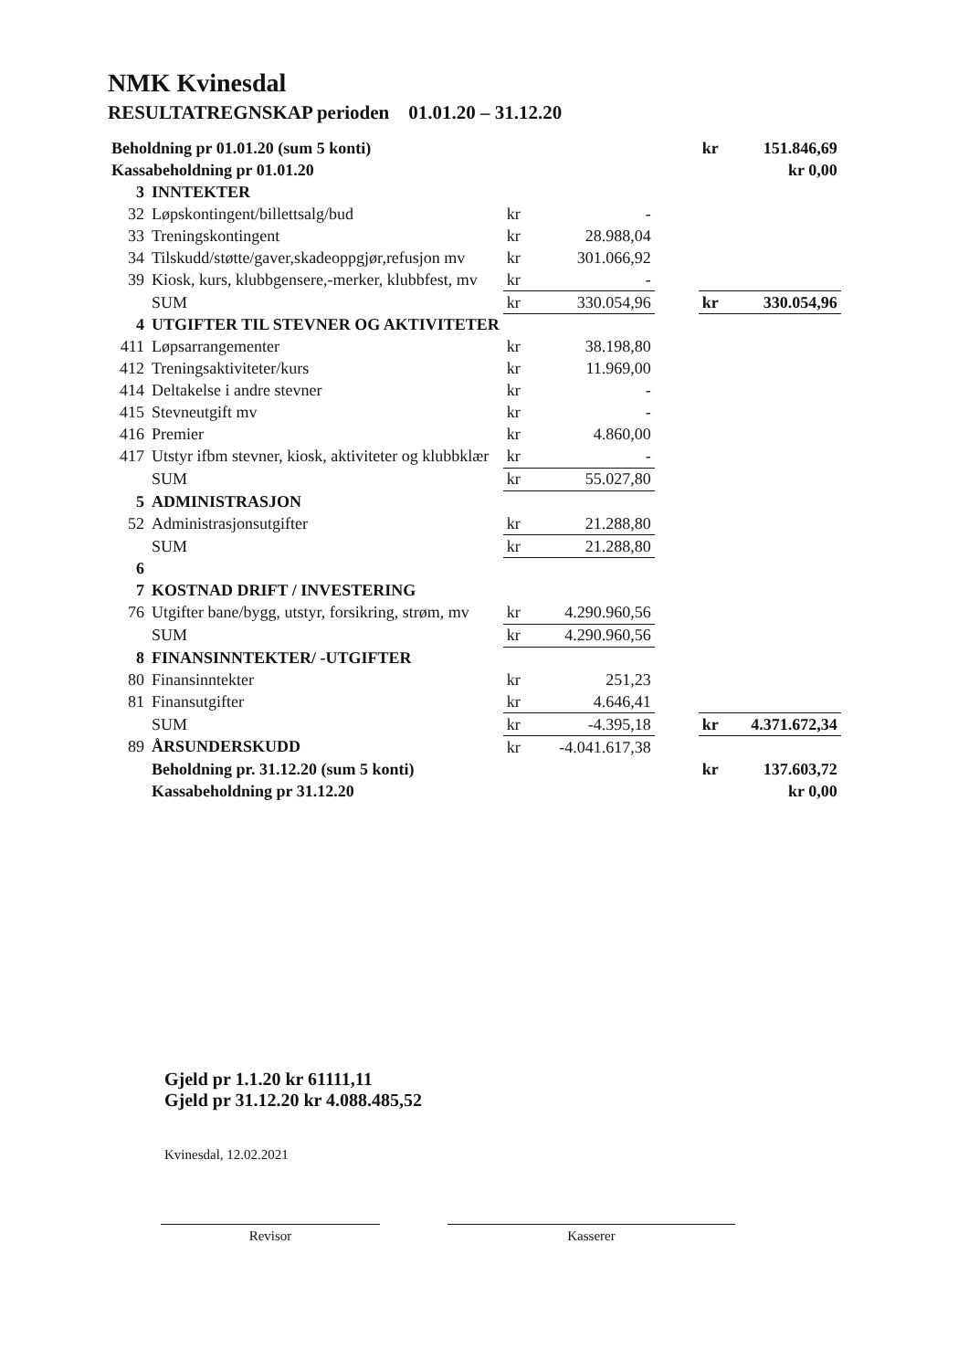NMK Kvinesdal
RESULTATREGNSKAP perioden 01.01.20 – 31.12.20
| Beholdning pr 01.01.20 (sum 5 konti) | | | | | kr | 151.846,69 |
| Kassabeholdning pr 01.01.20 | | | | | | kr 0,00 |
| 3 | INNTEKTER | | | | | |
| 32 | Løpskontingent/billettsalg/bud | kr | - | | | |
| 33 | Treningskontingent | kr | 28.988,04 | | | |
| 34 | Tilskudd/støtte/gaver,skadeoppgjør,refusjon mv | kr | 301.066,92 | | | |
| 39 | Kiosk, kurs, klubbgensere,-merker, klubbfest, mv | kr | - | | | |
| | SUM | kr | 330.054,96 | | kr | 330.054,96 |
| 4 | UTGIFTER TIL STEVNER OG AKTIVITETER | | | | | |
| 411 | Løpsarrangementer | kr | 38.198,80 | | | |
| 412 | Treningsaktiviteter/kurs | kr | 11.969,00 | | | |
| 414 | Deltakelse i andre stevner | kr | - | | | |
| 415 | Stevneutgift mv | kr | - | | | |
| 416 | Premier | kr | 4.860,00 | | | |
| 417 | Utstyr ifbm stevner, kiosk, aktiviteter og klubbklær | kr | - | | | |
| | SUM | kr | 55.027,80 | | | |
| 5 | ADMINISTRASJON | | | | | |
| 52 | Administrasjonsutgifter | kr | 21.288,80 | | | |
| | SUM | kr | 21.288,80 | | | |
| 6 | | | | | | |
| 7 | KOSTNAD DRIFT / INVESTERING | | | | | |
| 76 | Utgifter bane/bygg, utstyr, forsikring, strøm, mv | kr | 4.290.960,56 | | | |
| | SUM | kr | 4.290.960,56 | | | |
| 8 | FINANSINNTEKTER/ -UTGIFTER | | | | | |
| 80 | Finansinntekter | kr | 251,23 | | | |
| 81 | Finansutgifter | kr | 4.646,41 | | | |
| | SUM | kr | -4.395,18 | | kr | 4.371.672,34 |
| 89 | ÅRSUNDERSKUDD | kr | -4.041.617,38 | | | |
| | Beholdning pr. 31.12.20 (sum 5 konti) | | | | kr | 137.603,72 |
| | Kassabeholdning pr 31.12.20 | | | | | kr 0,00 |
Gjeld pr 1.1.20 kr 61111,11
Gjeld pr 31.12.20 kr 4.088.485,52
Kvinesdal, 12.02.2021
Revisor Kasserer